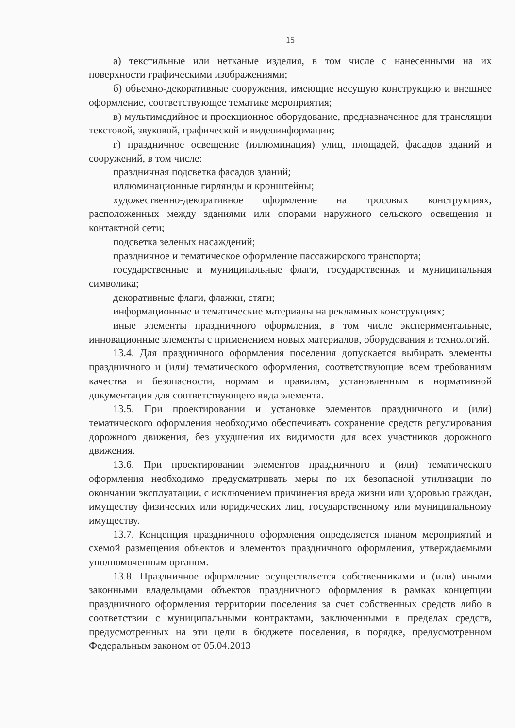15
а) текстильные или нетканые изделия, в том числе с нанесенными на их поверхности графическими изображениями;
б) объемно-декоративные сооружения, имеющие несущую конструкцию и внешнее оформление, соответствующее тематике мероприятия;
в) мультимедийное и проекционное оборудование, предназначенное для трансляции текстовой, звуковой, графической и видеоинформации;
г) праздничное освещение (иллюминация) улиц, площадей, фасадов зданий и сооружений, в том числе:
праздничная подсветка фасадов зданий;
иллюминационные гирлянды и кронштейны;
художественно-декоративное оформление на тросовых конструкциях, расположенных между зданиями или опорами наружного сельского освещения и контактной сети;
подсветка зеленых насаждений;
праздничное и тематическое оформление пассажирского транспорта;
государственные и муниципальные флаги, государственная и муниципальная символика;
декоративные флаги, флажки, стяги;
информационные и тематические материалы на рекламных конструкциях;
иные элементы праздничного оформления, в том числе экспериментальные, инновационные элементы с применением новых материалов, оборудования и технологий.
13.4. Для праздничного оформления поселения допускается выбирать элементы праздничного и (или) тематического оформления, соответствующие всем требованиям качества и безопасности, нормам и правилам, установленным в нормативной документации для соответствующего вида элемента.
13.5. При проектировании и установке элементов праздничного и (или) тематического оформления необходимо обеспечивать сохранение средств регулирования дорожного движения, без ухудшения их видимости для всех участников дорожного движения.
13.6. При проектировании элементов праздничного и (или) тематического оформления необходимо предусматривать меры по их безопасной утилизации по окончании эксплуатации, с исключением причинения вреда жизни или здоровью граждан, имуществу физических или юридических лиц, государственному или муниципальному имуществу.
13.7. Концепция праздничного оформления определяется планом мероприятий и схемой размещения объектов и элементов праздничного оформления, утверждаемыми уполномоченным органом.
13.8. Праздничное оформление осуществляется собственниками и (или) иными законными владельцами объектов праздничного оформления в рамках концепции праздничного оформления территории поселения за счет собственных средств либо в соответствии с муниципальными контрактами, заключенными в пределах средств, предусмотренных на эти цели в бюджете поселения, в порядке, предусмотренном Федеральным законом от 05.04.2013